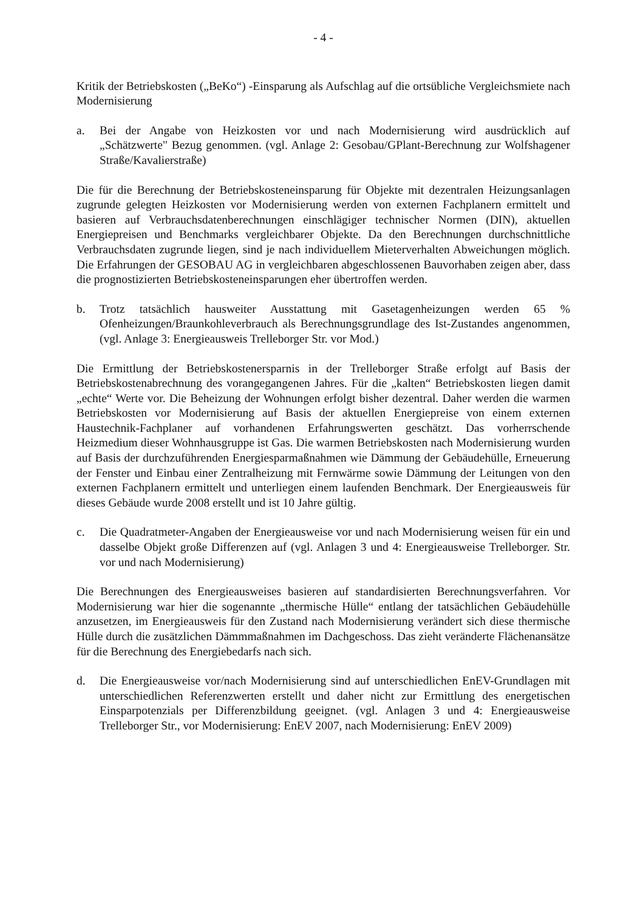- 4 -
Kritik der Betriebskosten („BeKo“) -Einsparung als Aufschlag auf die ortsübliche Vergleichsmiete nach Modernisierung
a. Bei der Angabe von Heizkosten vor und nach Modernisierung wird ausdrücklich auf „Schätzwerte" Bezug genommen. (vgl. Anlage 2: Gesobau/GPlant-Berechnung zur Wolfshagener Straße/Kavalierstraße)
Die für die Berechnung der Betriebskosteneinsparung für Objekte mit dezentralen Heizungsanlagen zugrunde gelegten Heizkosten vor Modernisierung werden von externen Fachplanern ermittelt und basieren auf Verbrauchsdatenberechnungen einschlägiger technischer Normen (DIN), aktuellen Energiepreisen und Benchmarks vergleichbarer Objekte. Da den Berechnungen durchschnittliche Verbrauchsdaten zugrunde liegen, sind je nach individuellem Mieterverhalten Abweichungen möglich. Die Erfahrungen der GESOBAU AG in vergleichbaren abgeschlossenen Bauvorhaben zeigen aber, dass die prognostizierten Betriebskosteneinsparungen eher übertroffen werden.
b. Trotz tatsächlich hausweiter Ausstattung mit Gasetagenheizungen werden 65 % Ofenheizungen/Braunkohleverbrauch als Berechnungsgrundlage des Ist-Zustandes angenommen, (vgl. Anlage 3: Energieausweis Trelleborger Str. vor Mod.)
Die Ermittlung der Betriebskostenersparnis in der Trelleborger Straße erfolgt auf Basis der Betriebskostenabrechnung des vorangegangenen Jahres. Für die „kalten“ Betriebskosten liegen damit „echte“ Werte vor. Die Beheizung der Wohnungen erfolgt bisher dezentral. Daher werden die warmen Betriebskosten vor Modernisierung auf Basis der aktuellen Energiepreise von einem externen Haustechnik-Fachplaner auf vorhandenen Erfahrungswerten geschätzt. Das vorherrschende Heizmedium dieser Wohnhausgruppe ist Gas. Die warmen Betriebskosten nach Modernisierung wurden auf Basis der durchzuführenden Energiesparmaßnahmen wie Dämmung der Gebäudehülle, Erneuerung der Fenster und Einbau einer Zentralheizung mit Fernwärme sowie Dämmung der Leitungen von den externen Fachplanern ermittelt und unterliegen einem laufenden Benchmark. Der Energieausweis für dieses Gebäude wurde 2008 erstellt und ist 10 Jahre gültig.
c. Die Quadratmeter-Angaben der Energieausweise vor und nach Modernisierung weisen für ein und dasselbe Objekt große Differenzen auf (vgl. Anlagen 3 und 4: Energieausweise Trelleborger. Str. vor und nach Modernisierung)
Die Berechnungen des Energieausweises basieren auf standardisierten Berechnungsverfahren. Vor Modernisierung war hier die sogenannte „thermische Hülle“ entlang der tatsächlichen Gebäudehülle anzusetzen, im Energieausweis für den Zustand nach Modernisierung verändert sich diese thermische Hülle durch die zusätzlichen Dämmmaßnahmen im Dachgeschoss. Das zieht veränderte Flächenansätze für die Berechnung des Energiebedarfs nach sich.
d. Die Energieausweise vor/nach Modernisierung sind auf unterschiedlichen EnEV-Grundlagen mit unterschiedlichen Referenzwerten erstellt und daher nicht zur Ermittlung des energetischen Einsparpotenzials per Differenzbildung geeignet. (vgl. Anlagen 3 und 4: Energieausweise Trelleborger Str., vor Modernisierung: EnEV 2007, nach Modernisierung: EnEV 2009)